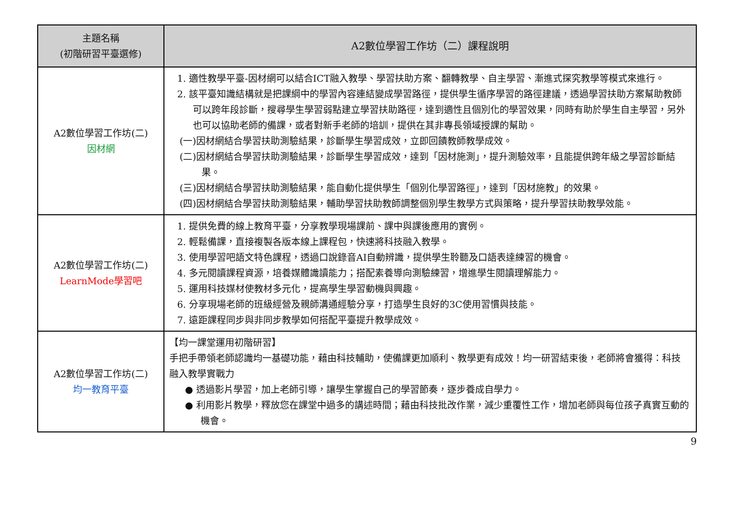| 主題名稱 (初階研習平臺選修) | A2數位學習工作坊（二）課程說明 |
| --- | --- |
| A2數位學習工作坊(二) 因材網 | 1. 適性教學平臺-因材網可以結合ICT融入教學、學習扶助方案、翻轉教學、自主學習、漸進式探究教學等模式來進行。 2. 該平臺知識結構就是把課綱中的學習內容連結變成學習路徑，提供學生循序學習的路徑建議，透過學習扶助方案幫助教師可以跨年段診斷，搜尋學生學習弱點建立學習扶助路徑，達到適性且個別化的學習效果，同時有助於學生自主學習，另外也可以協助老師的備課，或者對新手老師的培訓，提供在其非專長領域授課的幫助。 (一)因材網結合學習扶助測驗結果，診斷學生學習成效，立即回饋教師教學成效。 (二)因材網結合學習扶助測驗結果，診斷學生學習成效，達到「因材施測」，提升測驗效率，且能提供跨年級之學習診斷結果。 (三)因材網結合學習扶助測驗結果，能自動化提供學生「個別化學習路徑」，達到「因材施教」的效果。 (四)因材網結合學習扶助測驗結果，輔助學習扶助教師調整個別學生教學方式與策略，提升學習扶助教學效能。 |
| A2數位學習工作坊(二) LearnMode學習吧 | 1. 提供免費的線上教育平臺，分享教學現場課前、課中與課後應用的實例。 2. 輕鬆備課，直接複製各版本線上課程包，快速將科技融入教學。 3. 使用學習吧語文特色課程，透過口說錄音AI自動辨識，提供學生聆聽及口語表達練習的機會。 4. 多元閱讀課程資源，培養媒體識讀能力；搭配素養導向測驗練習，增進學生閱讀理解能力。 5. 運用科技媒材使教材多元化，提高學生學習動機與興趣。 6. 分享現場老師的班級經營及親師溝通經驗分享，打造學生良好的3C使用習慣與技能。 7. 遠距課程同步與非同步教學如何搭配平臺提升教學成效。 |
| A2數位學習工作坊(二) 均一教育平臺 | 【均一課堂運用初階研習】 手把手帶領老師認識均一基礎功能，藉由科技輔助，使備課更加順利、教學更有成效！均一研習結束後，老師將會獲得：科技融入教學實戰力 ● 透過影片學習，加上老師引導，讓學生掌握自己的學習節奏，逐步養成自學力。 ● 利用影片教學，釋放您在課堂中過多的講述時間；藉由科技批改作業，減少重覆性工作，增加老師與每位孩子真實互動的機會。 |
9